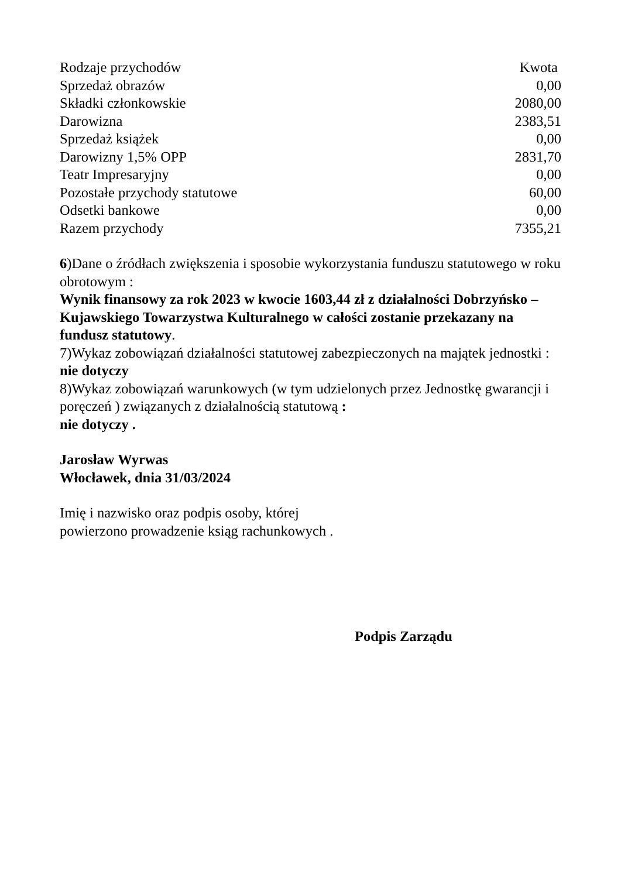| Rodzaje przychodów | Kwota |
| --- | --- |
| Sprzedaż obrazów | 0,00 |
| Składki członkowskie | 2080,00 |
| Darowizna | 2383,51 |
| Sprzedaż książek | 0,00 |
| Darowizny 1,5% OPP | 2831,70 |
| Teatr Impresaryjny | 0,00 |
| Pozostałe przychody statutowe | 60,00 |
| Odsetki bankowe | 0,00 |
| Razem przychody | 7355,21 |
6)Dane o źródłach zwiększenia i sposobie wykorzystania funduszu statutowego w roku obrotowym :
Wynik finansowy za rok 2023 w kwocie 1603,44 zł z działalności Dobrzyńsko – Kujawskiego Towarzystwa Kulturalnego w całości zostanie przekazany na fundusz statutowy.
7)Wykaz zobowiązań działalności statutowej zabezpieczonych na majątek jednostki :
nie dotyczy
8)Wykaz zobowiązań warunkowych (w tym udzielonych przez Jednostkę gwarancji i poręczeń ) związanych z działalnością statutową :
nie dotyczy .
Jarosław Wyrwas
Włocławek, dnia 31/03/2024
Imię i nazwisko oraz podpis osoby, której
powierzono prowadzenie ksiąg rachunkowych .
Podpis Zarządu